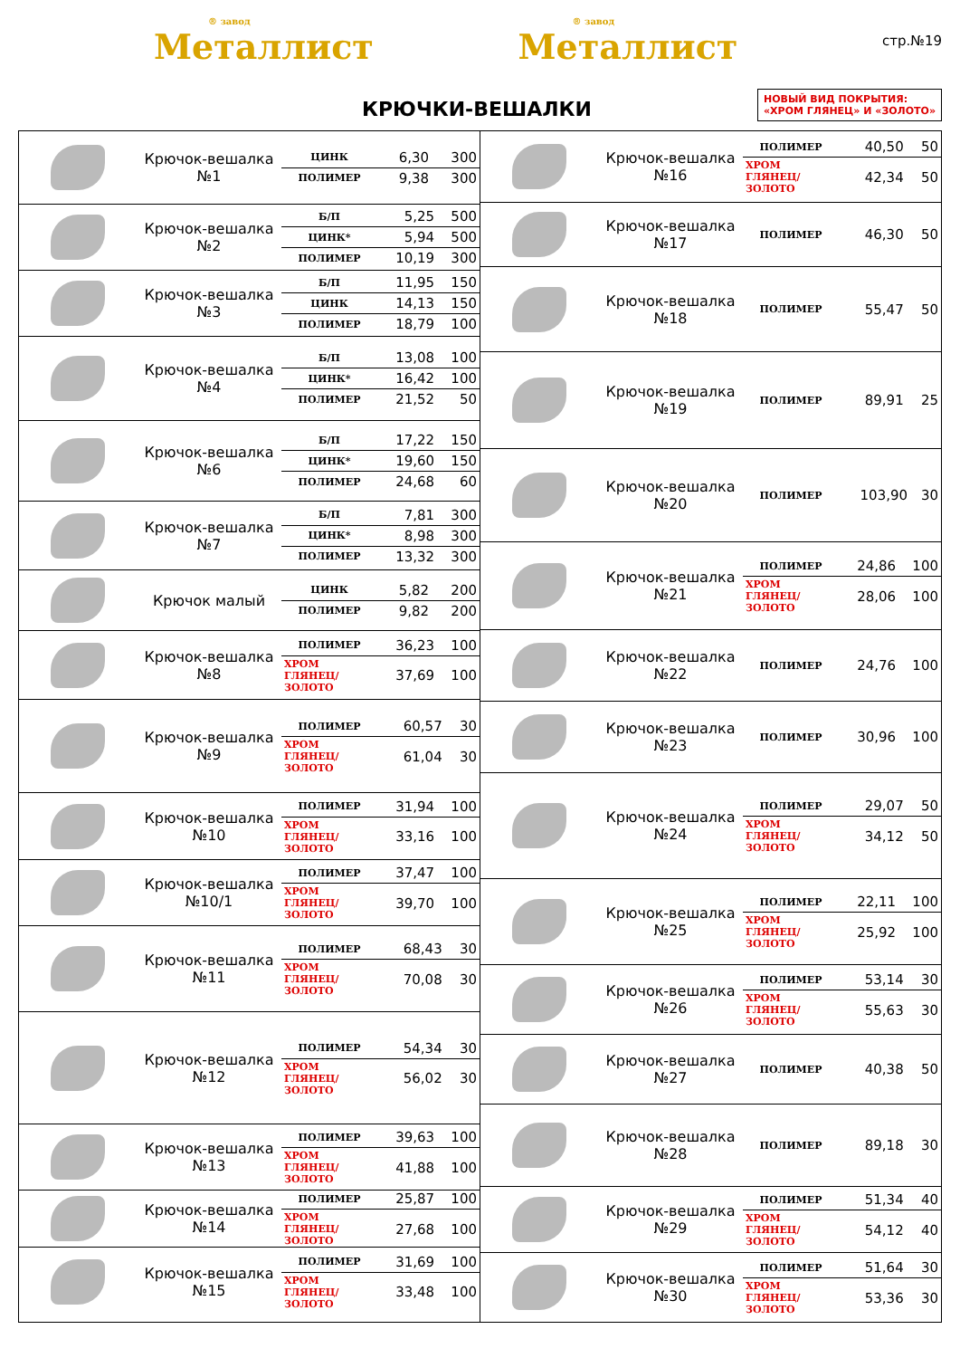® завод
Металлист
® завод
Металлист
стр.№19
КРЮЧКИ-ВЕШАЛКИ
НОВЫЙ ВИД ПОКРЫТИЯ:
«ХРОМ ГЛЯНЕЦ» И «ЗОЛОТО»
Крючок-вешалка №1
| ЦИНК | 6,30 | 300 |
| ПОЛИМЕР | 9,38 | 300 |
Крючок-вешалка №2
| Б/П | 5,25 | 500 |
| ЦИНК* | 5,94 | 500 |
| ПОЛИМЕР | 10,19 | 300 |
Крючок-вешалка №3
| Б/П | 11,95 | 150 |
| ЦИНК | 14,13 | 150 |
| ПОЛИМЕР | 18,79 | 100 |
Крючок-вешалка №4
| Б/П | 13,08 | 100 |
| ЦИНК* | 16,42 | 100 |
| ПОЛИМЕР | 21,52 | 50 |
Крючок-вешалка №6
| Б/П | 17,22 | 150 |
| ЦИНК* | 19,60 | 150 |
| ПОЛИМЕР | 24,68 | 60 |
Крючок-вешалка №7
| Б/П | 7,81 | 300 |
| ЦИНК* | 8,98 | 300 |
| ПОЛИМЕР | 13,32 | 300 |
Крючок малый
| ЦИНК | 5,82 | 200 |
| ПОЛИМЕР | 9,82 | 200 |
Крючок-вешалка №8
| ПОЛИМЕР | 36,23 | 100 |
| ХРОМ ГЛЯНЕЦ/ ЗОЛОТО | 37,69 | 100 |
Крючок-вешалка №9
| ПОЛИМЕР | 60,57 | 30 |
| ХРОМ ГЛЯНЕЦ/ ЗОЛОТО | 61,04 | 30 |
Крючок-вешалка №10
| ПОЛИМЕР | 31,94 | 100 |
| ХРОМ ГЛЯНЕЦ/ ЗОЛОТО | 33,16 | 100 |
Крючок-вешалка №10/1
| ПОЛИМЕР | 37,47 | 100 |
| ХРОМ ГЛЯНЕЦ/ ЗОЛОТО | 39,70 | 100 |
Крючок-вешалка №11
| ПОЛИМЕР | 68,43 | 30 |
| ХРОМ ГЛЯНЕЦ/ ЗОЛОТО | 70,08 | 30 |
Крючок-вешалка №12
| ПОЛИМЕР | 54,34 | 30 |
| ХРОМ ГЛЯНЕЦ/ ЗОЛОТО | 56,02 | 30 |
Крючок-вешалка №13
| ПОЛИМЕР | 39,63 | 100 |
| ХРОМ ГЛЯНЕЦ/ ЗОЛОТО | 41,88 | 100 |
Крючок-вешалка №14
| ПОЛИМЕР | 25,87 | 100 |
| ХРОМ ГЛЯНЕЦ/ ЗОЛОТО | 27,68 | 100 |
Крючок-вешалка №15
| ПОЛИМЕР | 31,69 | 100 |
| ХРОМ ГЛЯНЕЦ/ ЗОЛОТО | 33,48 | 100 |
Крючок-вешалка №16
| ПОЛИМЕР | 40,50 | 50 |
| ХРОМ ГЛЯНЕЦ/ ЗОЛОТО | 42,34 | 50 |
Крючок-вешалка №17
| ПОЛИМЕР | 46,30 | 50 |
Крючок-вешалка №18
| ПОЛИМЕР | 55,47 | 50 |
Крючок-вешалка №19
| ПОЛИМЕР | 89,91 | 25 |
Крючок-вешалка №20
| ПОЛИМЕР | 103,90 | 30 |
Крючок-вешалка №21
| ПОЛИМЕР | 24,86 | 100 |
| ХРОМ ГЛЯНЕЦ/ ЗОЛОТО | 28,06 | 100 |
Крючок-вешалка №22
| ПОЛИМЕР | 24,76 | 100 |
Крючок-вешалка №23
| ПОЛИМЕР | 30,96 | 100 |
Крючок-вешалка №24
| ПОЛИМЕР | 29,07 | 50 |
| ХРОМ ГЛЯНЕЦ/ ЗОЛОТО | 34,12 | 50 |
Крючок-вешалка №25
| ПОЛИМЕР | 22,11 | 100 |
| ХРОМ ГЛЯНЕЦ/ ЗОЛОТО | 25,92 | 100 |
Крючок-вешалка №26
| ПОЛИМЕР | 53,14 | 30 |
| ХРОМ ГЛЯНЕЦ/ ЗОЛОТО | 55,63 | 30 |
Крючок-вешалка №27
| ПОЛИМЕР | 40,38 | 50 |
Крючок-вешалка №28
| ПОЛИМЕР | 89,18 | 30 |
Крючок-вешалка №29
| ПОЛИМЕР | 51,34 | 40 |
| ХРОМ ГЛЯНЕЦ/ ЗОЛОТО | 54,12 | 40 |
Крючок-вешалка №30
| ПОЛИМЕР | 51,64 | 30 |
| ХРОМ ГЛЯНЕЦ/ ЗОЛОТО | 53,36 | 30 |